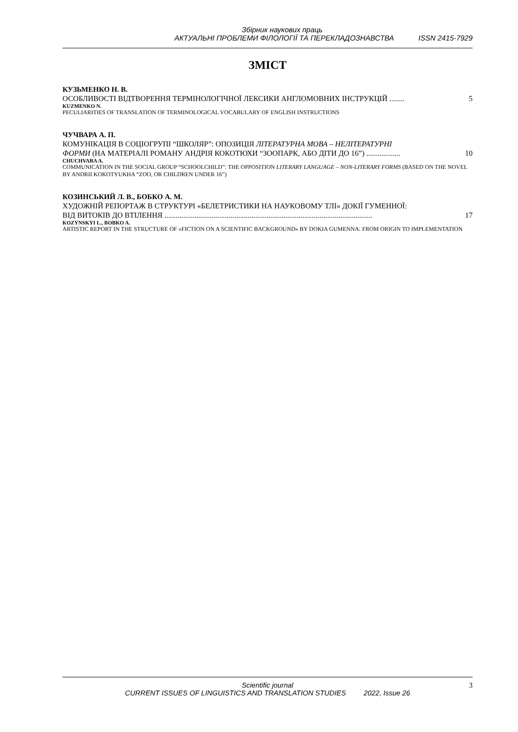Збірник наукових праць
АКТУАЛЬНІ ПРОБЛЕМИ ФІЛОЛОГІЇ ТА ПЕРЕКЛАДОЗНАВСТВА ISSN 2415-7929
ЗМІСТ
КУЗЬМЕНКО Н. В.
ОСОБЛИВОСТІ ВІДТВОРЕННЯ ТЕРМІНОЛОГІЧНОЇ ЛЕКСИКИ АНГЛОМОВНИХ ІНСТРУКЦІЙ ........ 5
KUZMENKO N.
PECULIARITIES OF TRANSLATION OF TERMINOLOGICAL VOCABULARY OF ENGLISH INSTRUCTIONS
ЧУЧВАРА А. П.
КОМУНІКАЦІЯ В СОЦІОГРУПІ “ШКОЛЯР”: ОПОЗИЦІЯ ЛІТЕРАТУРНА МОВА – НЕЛІТЕРАТУРНІ
ФОРМИ (НА МАТЕРІАЛІ РОМАНУ АНДРІЯ КОКОТЮХИ “ЗООПАРК, АБО ДІТИ ДО 16”) .................. 10
CHUCHVARA A.
COMMUNICATION IN THE SOCIAL GROUP “SCHOOLCHILD”: THE OPPOSITION LITERARY LANGUAGE – NON-LITERARY FORMS (BASED ON THE NOVEL BY ANDRII KOKOTYUKHA “ZOO, OR CHILDREN UNDER 16”)
КОЗИНСЬКИЙ Л. В., БОБКО А. М.
ХУДОЖНІЙ РЕПОРТАЖ В СТРУКТУРІ «БЕЛЕТРИСТИКИ НА НАУКОВОМУ ТЛІ» ДОКІЇ ГУМЕННОЇ:
ВІД ВИТОКІВ ДО ВТІЛЕННЯ .............................................................................................................. 17
KOZYNSKYI L., BOBKO A.
ARTISTIC REPORT IN THE STRUCTURE OF «FICTION ON A SCIENTIFIC BACKGROUND» BY DOKIA GUMENNA: FROM ORIGIN TO IMPLEMENTATION
Scientific journal 3
CURRENT ISSUES OF LINGUISTICS AND TRANSLATION STUDIES 2022, Issue 26